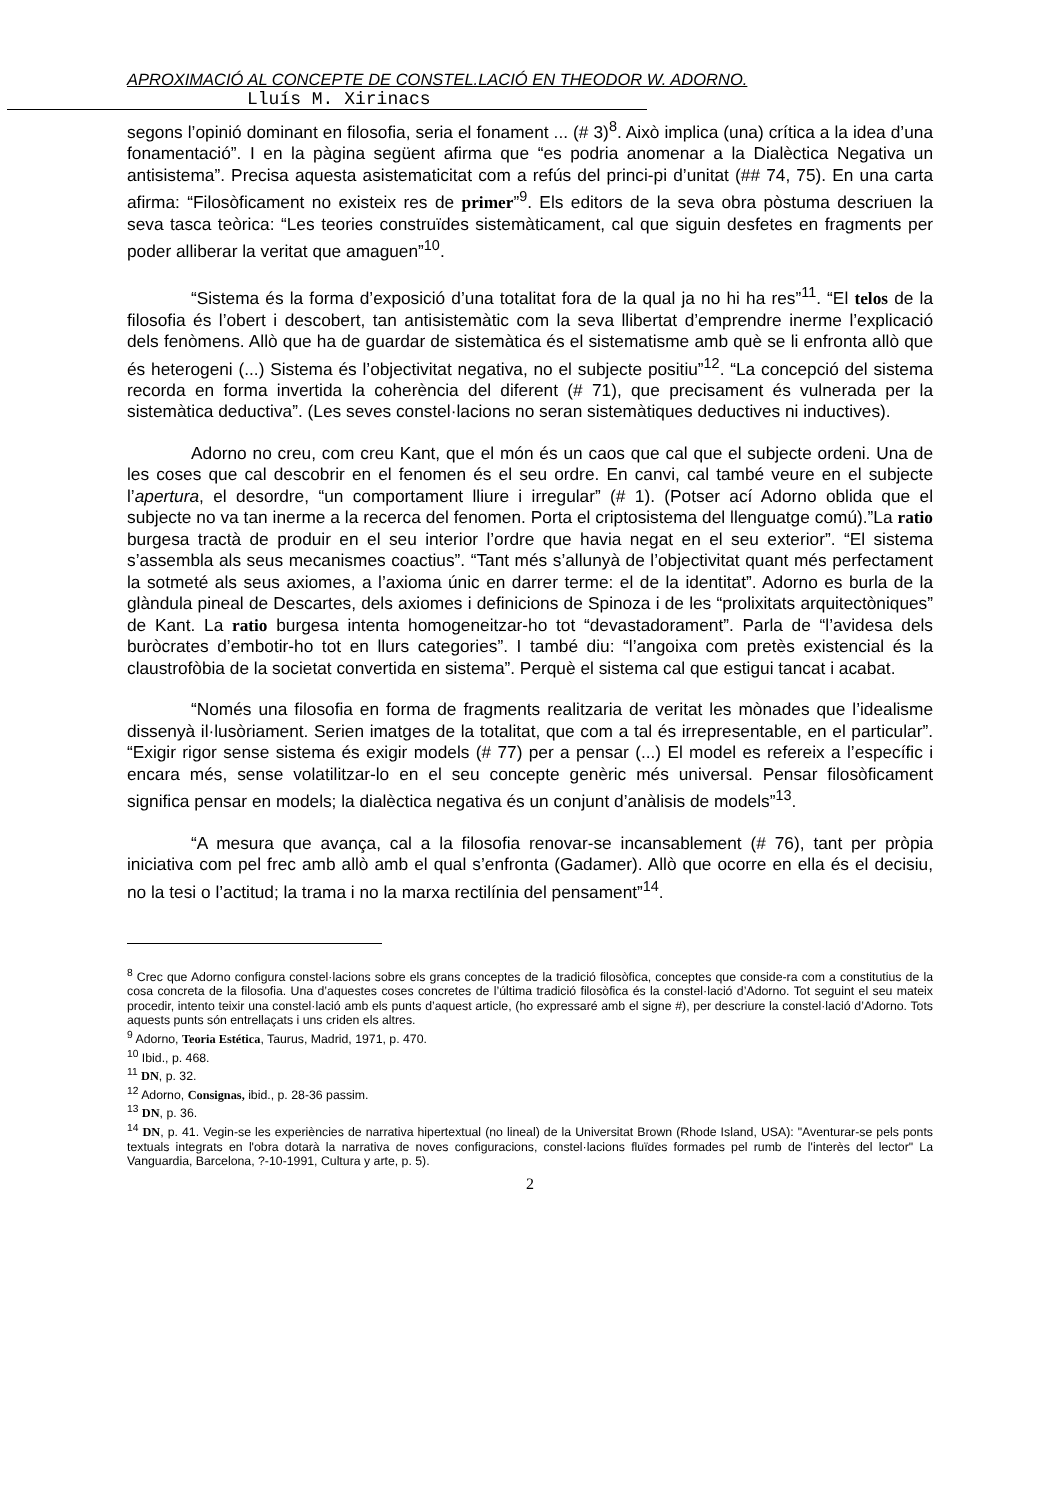APROXIMACIÓ AL CONCEPTE DE CONSTEL.LACIÓ EN THEODOR W. ADORNO.
Lluís M. Xirinacs
segons l’opinió dominant en filosofia, seria el fonament ... (# 3)<sup>8</sup>. Això implica (una) crítica a la idea d’una fonamentació”. I en la pàgina següent afirma que “es podria anomenar a la Dialèctica Negativa un antisistema”. Precisa aquesta asistematicitat com a refús del princi-pi d’unitat (## 74, 75). En una carta afirma: “Filosòficament no existeix res de primer”<sup>9</sup>. Els editors de la seva obra pòstuma descriuen la seva tasca teòrica: “Les teories construïdes sistemàticament, cal que siguin desfetes en fragments per poder alliberar la veritat que amaguen”<sup>10</sup>.
“Sistema és la forma d’exposició d’una totalitat fora de la qual ja no hi ha res”<sup>11</sup>. “El telos de la filosofia és l’obert i descobert, tan antisistemàtic com la seva llibertat d’emprendre inerme l’explicació dels fenòmens. Allò que ha de guardar de sistemàtica és el sistematisme amb què se li enfronta allò que és heterogeni (...) Sistema és l’objectivitat negativa, no el subjecte positiu”<sup>12</sup>. “La concepció del sistema recorda en forma invertida la coherència del diferent (# 71), que precisament és vulnerada per la sistemàtica deductiva”. (Les seves constel·lacions no seran sistemàtiques deductives ni inductives).
Adorno no creu, com creu Kant, que el món és un caos que cal que el subjecte ordeni. Una de les coses que cal descobrir en el fenomen és el seu ordre. En canvi, cal també veure en el subjecte l’apertura, el desordre, “un comportament lliure i irregular” (# 1). (Potser ací Adorno oblida que el subjecte no va tan inerme a la recerca del fenomen. Porta el criptosistema del llenguatge comú).”La ratio burgesa tractà de produir en el seu interior l’ordre que havia negat en el seu exterior”. “El sistema s’assembla als seus mecanismes coactius”. “Tant més s’allunyà de l’objectivitat quant més perfectament la sotmeté als seus axiomes, a l’axioma únic en darrer terme: el de la identitat”. Adorno es burla de la glàndula pineal de Descartes, dels axiomes i definicions de Spinoza i de les “prolixitats arquitectòniques” de Kant. La ratio burgesa intenta homogeneitzar-ho tot “devastadorament”. Parla de “l’avidesa dels buròcrates d’embotir-ho tot en llurs categories”. I també diu: “l’angoixa com pretès existencial és la claustrofòbia de la societat convertida en sistema”. Perquè el sistema cal que estigui tancat i acabat.
“Només una filosofia en forma de fragments realitzaria de veritat les mònades que l’idealisme dissenyà il·lusòriament. Serien imatges de la totalitat, que com a tal és irrepresentable, en el particular”. “Exigir rigor sense sistema és exigir models (# 77) per a pensar (...) El model es refereix a l’específic i encara més, sense volatilitzar-lo en el seu concepte genèric més universal. Pensar filosòficament significa pensar en models; la dialèctica negativa és un conjunt d’anàlisis de models”<sup>13</sup>.
“A mesura que avança, cal a la filosofia renovar-se incansablement (# 76), tant per pròpia iniciativa com pel frec amb allò amb el qual s’enfronta (Gadamer). Allò que ocorre en ella és el decisiu, no la tesi o l’actitud; la trama i no la marxa rectilínia del pensament”<sup>14</sup>.
<sup>8</sup> Crec que Adorno configura constel·lacions sobre els grans conceptes de la tradició filosòfica, conceptes que conside-ra com a constitutius de la cosa concreta de la filosofia. Una d’aquestes coses concretes de l’última tradició filosòfica és la constel·lació d’Adorno. Tot seguint el seu mateix procedir, intento teixir una constel·lació amb els punts d’aquest article, (ho expressaré amb el signe #), per descriure la constel·lació d’Adorno. Tots aquests punts són entrellaçats i uns criden els altres.
<sup>9</sup> Adorno, Teoria Estética, Taurus, Madrid, 1971, p. 470.
<sup>10</sup> Ibid., p. 468.
<sup>11</sup> DN, p. 32.
<sup>12</sup> Adorno, Consignas, ibid., p. 28-36 passim.
<sup>13</sup> DN, p. 36.
<sup>14</sup> DN, p. 41. Vegin-se les experiències de narrativa hipertextual (no lineal) de la Universitat Brown (Rhode Island, USA): "Aventurar-se pels ponts textuals integrats en l'obra dotarà la narrativa de noves configuracions, constel·lacions fluïdes formades pel rumb de l'interès del lector" La Vanguardia, Barcelona, ?-10-1991, Cultura y arte, p. 5).
2